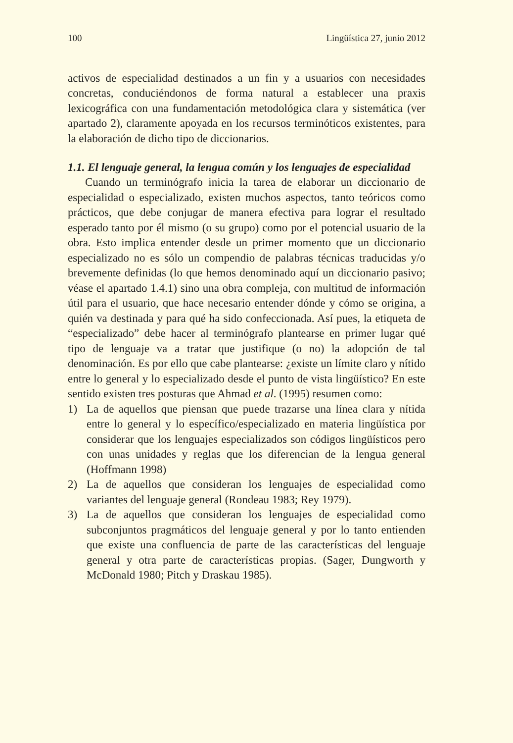100 Lingüística 27, junio 2012
activos de especialidad destinados a un fin y a usuarios con necesidades concretas, conduciéndonos de forma natural a establecer una praxis lexicográfica con una fundamentación metodológica clara y sistemática (ver apartado 2), claramente apoyada en los recursos terminóticos existentes, para la elaboración de dicho tipo de diccionarios.
1.1. El lenguaje general, la lengua común y los lenguajes de especialidad
Cuando un terminógrafo inicia la tarea de elaborar un diccionario de especialidad o especializado, existen muchos aspectos, tanto teóricos como prácticos, que debe conjugar de manera efectiva para lograr el resultado esperado tanto por él mismo (o su grupo) como por el potencial usuario de la obra. Esto implica entender desde un primer momento que un diccionario especializado no es sólo un compendio de palabras técnicas traducidas y/o brevemente definidas (lo que hemos denominado aquí un diccionario pasivo; véase el apartado 1.4.1) sino una obra compleja, con multitud de información útil para el usuario, que hace necesario entender dónde y cómo se origina, a quién va destinada y para qué ha sido confeccionada. Así pues, la etiqueta de “especializado” debe hacer al terminógrafo plantearse en primer lugar qué tipo de lenguaje va a tratar que justifique (o no) la adopción de tal denominación. Es por ello que cabe plantearse: ¿existe un límite claro y nítido entre lo general y lo especializado desde el punto de vista lingüístico? En este sentido existen tres posturas que Ahmad et al. (1995) resumen como:
1) La de aquellos que piensan que puede trazarse una línea clara y nítida entre lo general y lo específico/especializado en materia lingüística por considerar que los lenguajes especializados son códigos lingüísticos pero con unas unidades y reglas que los diferencian de la lengua general (Hoffmann 1998)
2) La de aquellos que consideran los lenguajes de especialidad como variantes del lenguaje general (Rondeau 1983; Rey 1979).
3) La de aquellos que consideran los lenguajes de especialidad como subconjuntos pragmáticos del lenguaje general y por lo tanto entienden que existe una confluencia de parte de las características del lenguaje general y otra parte de características propias. (Sager, Dungworth y McDonald 1980; Pitch y Draskau 1985).